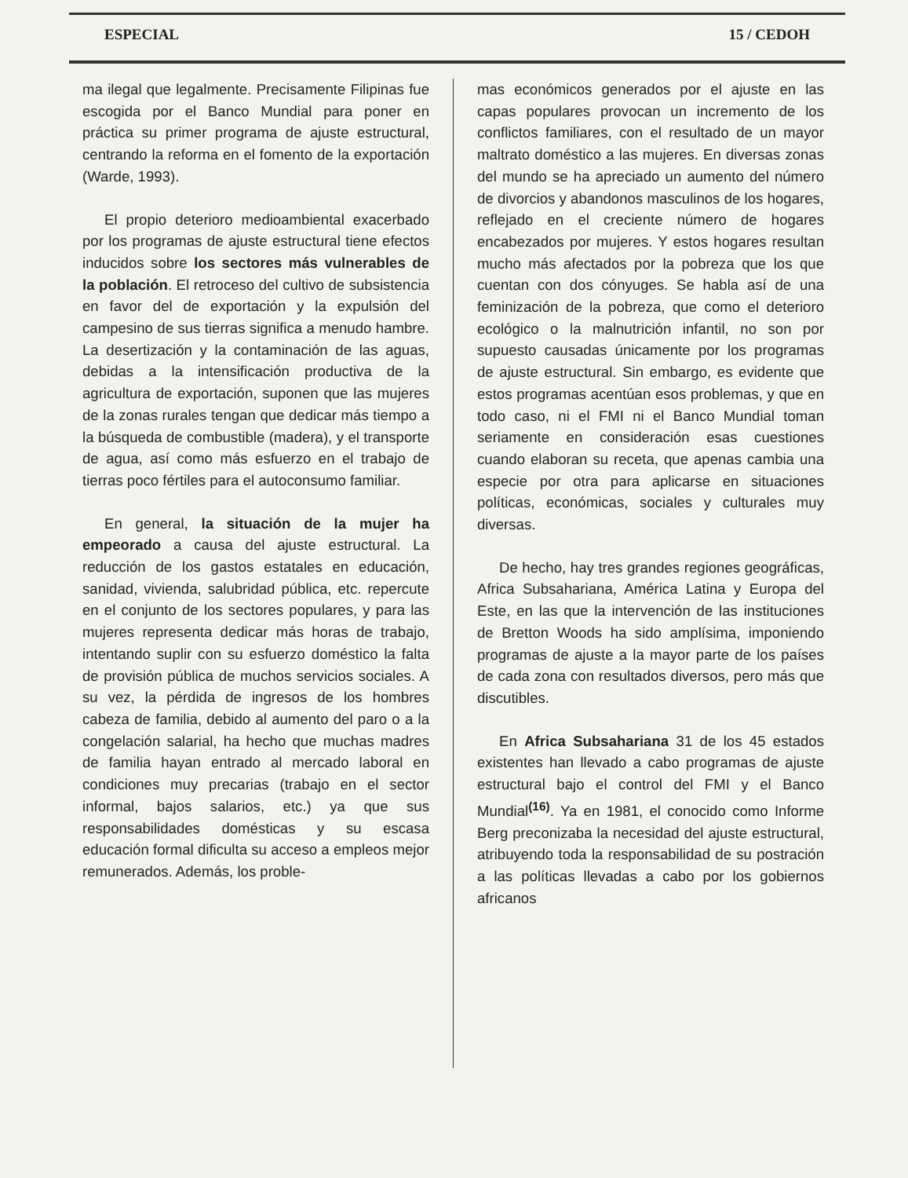ESPECIAL 15 / CEDOH
ma ilegal que legalmente. Precisamente Filipinas fue escogida por el Banco Mundial para poner en práctica su primer programa de ajuste estructural, centrando la reforma en el fomento de la exportación (Warde, 1993).
El propio deterioro medioambiental exacerbado por los programas de ajuste estructural tiene efectos inducidos sobre los sectores más vulnerables de la población. El retroceso del cultivo de subsistencia en favor del de exportación y la expulsión del campesino de sus tierras significa a menudo hambre. La desertización y la contaminación de las aguas, debidas a la intensificación productiva de la agricultura de exportación, suponen que las mujeres de la zonas rurales tengan que dedicar más tiempo a la búsqueda de combustible (madera), y el transporte de agua, así como más esfuerzo en el trabajo de tierras poco fértiles para el autoconsumo familiar.
En general, la situación de la mujer ha empeorado a causa del ajuste estructural. La reducción de los gastos estatales en educación, sanidad, vivienda, salubridad pública, etc. repercute en el conjunto de los sectores populares, y para las mujeres representa dedicar más horas de trabajo, intentando suplir con su esfuerzo doméstico la falta de provisión pública de muchos servicios sociales. A su vez, la pérdida de ingresos de los hombres cabeza de familia, debido al aumento del paro o a la congelación salarial, ha hecho que muchas madres de familia hayan entrado al mercado laboral en condiciones muy precarias (trabajo en el sector informal, bajos salarios, etc.) ya que sus responsabilidades domésticas y su escasa educación formal dificulta su acceso a empleos mejor remunerados. Además, los proble-
mas económicos generados por el ajuste en las capas populares provocan un incremento de los conflictos familiares, con el resultado de un mayor maltrato doméstico a las mujeres. En diversas zonas del mundo se ha apreciado un aumento del número de divorcios y abandonos masculinos de los hogares, reflejado en el creciente número de hogares encabezados por mujeres. Y estos hogares resultan mucho más afectados por la pobreza que los que cuentan con dos cónyuges. Se habla así de una feminización de la pobreza, que como el deterioro ecológico o la malnutrición infantil, no son por supuesto causadas únicamente por los programas de ajuste estructural. Sin embargo, es evidente que estos programas acentúan esos problemas, y que en todo caso, ni el FMI ni el Banco Mundial toman seriamente en consideración esas cuestiones cuando elaboran su receta, que apenas cambia una especie por otra para aplicarse en situaciones políticas, económicas, sociales y culturales muy diversas.
De hecho, hay tres grandes regiones geográficas, Africa Subsahariana, América Latina y Europa del Este, en las que la intervención de las instituciones de Bretton Woods ha sido amplísima, imponiendo programas de ajuste a la mayor parte de los países de cada zona con resultados diversos, pero más que discutibles.
En Africa Subsahariana 31 de los 45 estados existentes han llevado a cabo programas de ajuste estructural bajo el control del FMI y el Banco Mundial<sup>(16)</sup>. Ya en 1981, el conocido como Informe Berg preconizaba la necesidad del ajuste estructural, atribuyendo toda la responsabilidad de su postración a las políticas llevadas a cabo por los gobiernos africanos